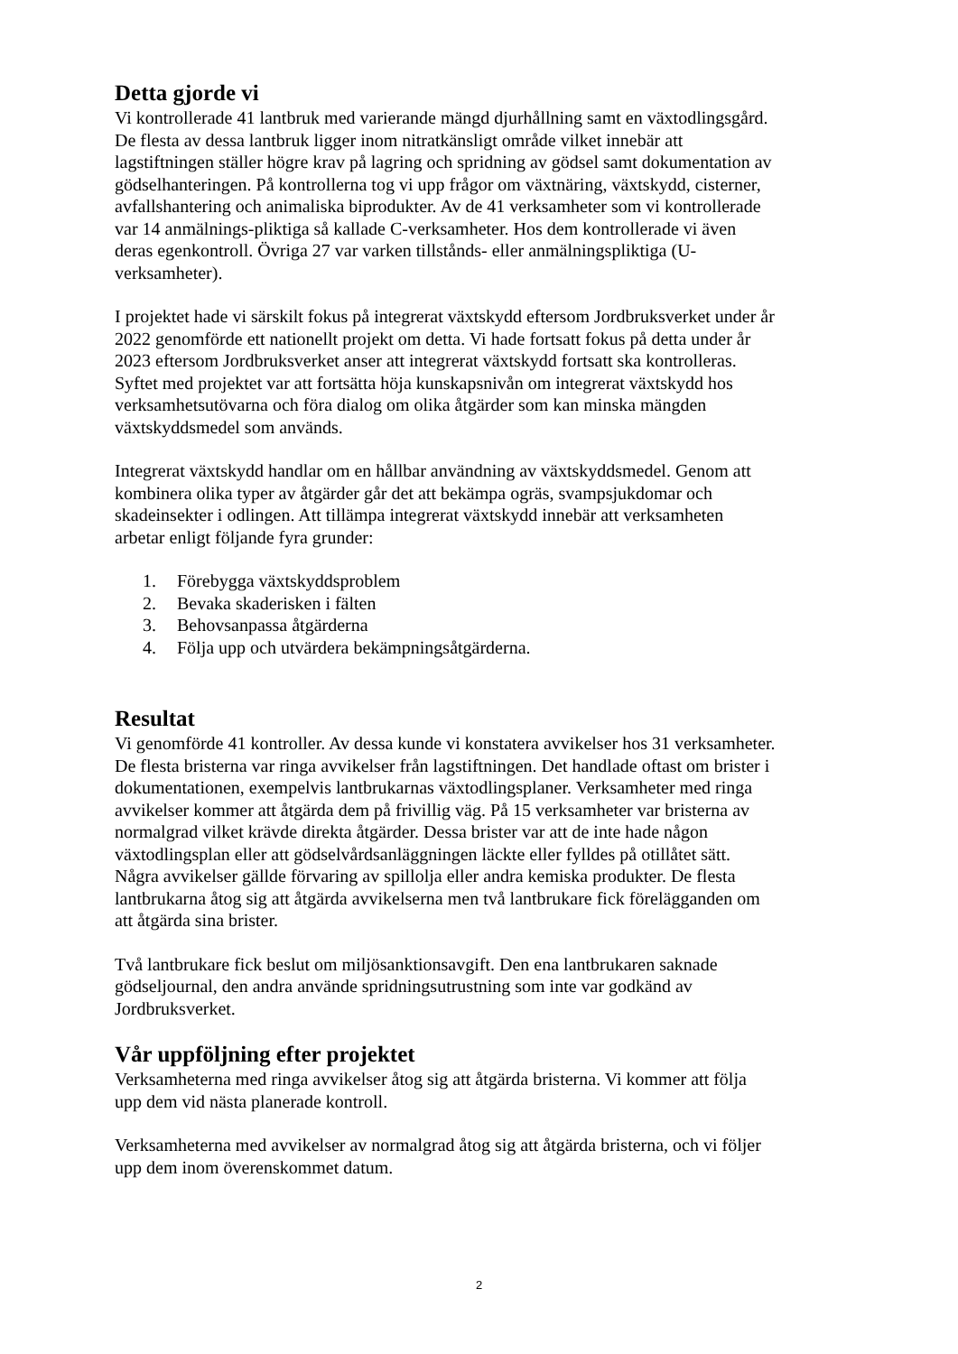Detta gjorde vi
Vi kontrollerade 41 lantbruk med varierande mängd djurhållning samt en växtodlingsgård. De flesta av dessa lantbruk ligger inom nitratkänsligt område vilket innebär att lagstiftningen ställer högre krav på lagring och spridning av gödsel samt dokumentation av gödselhanteringen. På kontrollerna tog vi upp frågor om växtnäring, växtskydd, cisterner, avfallshantering och animaliska biprodukter. Av de 41 verksamheter som vi kontrollerade var 14 anmälnings-pliktiga så kallade C-verksamheter. Hos dem kontrollerade vi även deras egenkontroll. Övriga 27 var varken tillstånds- eller anmälningspliktiga (U-verksamheter).
I projektet hade vi särskilt fokus på integrerat växtskydd eftersom Jordbruksverket under år 2022 genomförde ett nationellt projekt om detta. Vi hade fortsatt fokus på detta under år 2023 eftersom Jordbruksverket anser att integrerat växtskydd fortsatt ska kontrolleras. Syftet med projektet var att fortsätta höja kunskapsnivån om integrerat växtskydd hos verksamhetsutövarna och föra dialog om olika åtgärder som kan minska mängden växtskyddsmedel som används.
Integrerat växtskydd handlar om en hållbar användning av växtskyddsmedel. Genom att kombinera olika typer av åtgärder går det att bekämpa ogräs, svampsjukdomar och skadeinsekter i odlingen. Att tillämpa integrerat växtskydd innebär att verksamheten arbetar enligt följande fyra grunder:
1. Förebygga växtskyddsproblem
2. Bevaka skaderisken i fälten
3. Behovsanpassa åtgärderna
4. Följa upp och utvärdera bekämpningsåtgärderna.
Resultat
Vi genomförde 41 kontroller. Av dessa kunde vi konstatera avvikelser hos 31 verksamheter. De flesta bristerna var ringa avvikelser från lagstiftningen. Det handlade oftast om brister i dokumentationen, exempelvis lantbrukarnas växtodlingsplaner. Verksamheter med ringa avvikelser kommer att åtgärda dem på frivillig väg. På 15 verksamheter var bristerna av normalgrad vilket krävde direkta åtgärder. Dessa brister var att de inte hade någon växtodlingsplan eller att gödselvårdsanläggningen läckte eller fylldes på otillåtet sätt. Några avvikelser gällde förvaring av spillolja eller andra kemiska produkter. De flesta lantbrukarna åtog sig att åtgärda avvikelserna men två lantbrukare fick förelägganden om att åtgärda sina brister.
Två lantbrukare fick beslut om miljösanktionsavgift. Den ena lantbrukaren saknade gödseljournal, den andra använde spridningsutrustning som inte var godkänd av Jordbruksverket.
Vår uppföljning efter projektet
Verksamheterna med ringa avvikelser åtog sig att åtgärda bristerna. Vi kommer att följa upp dem vid nästa planerade kontroll.
Verksamheterna med avvikelser av normalgrad åtog sig att åtgärda bristerna, och vi följer upp dem inom överenskommet datum.
2